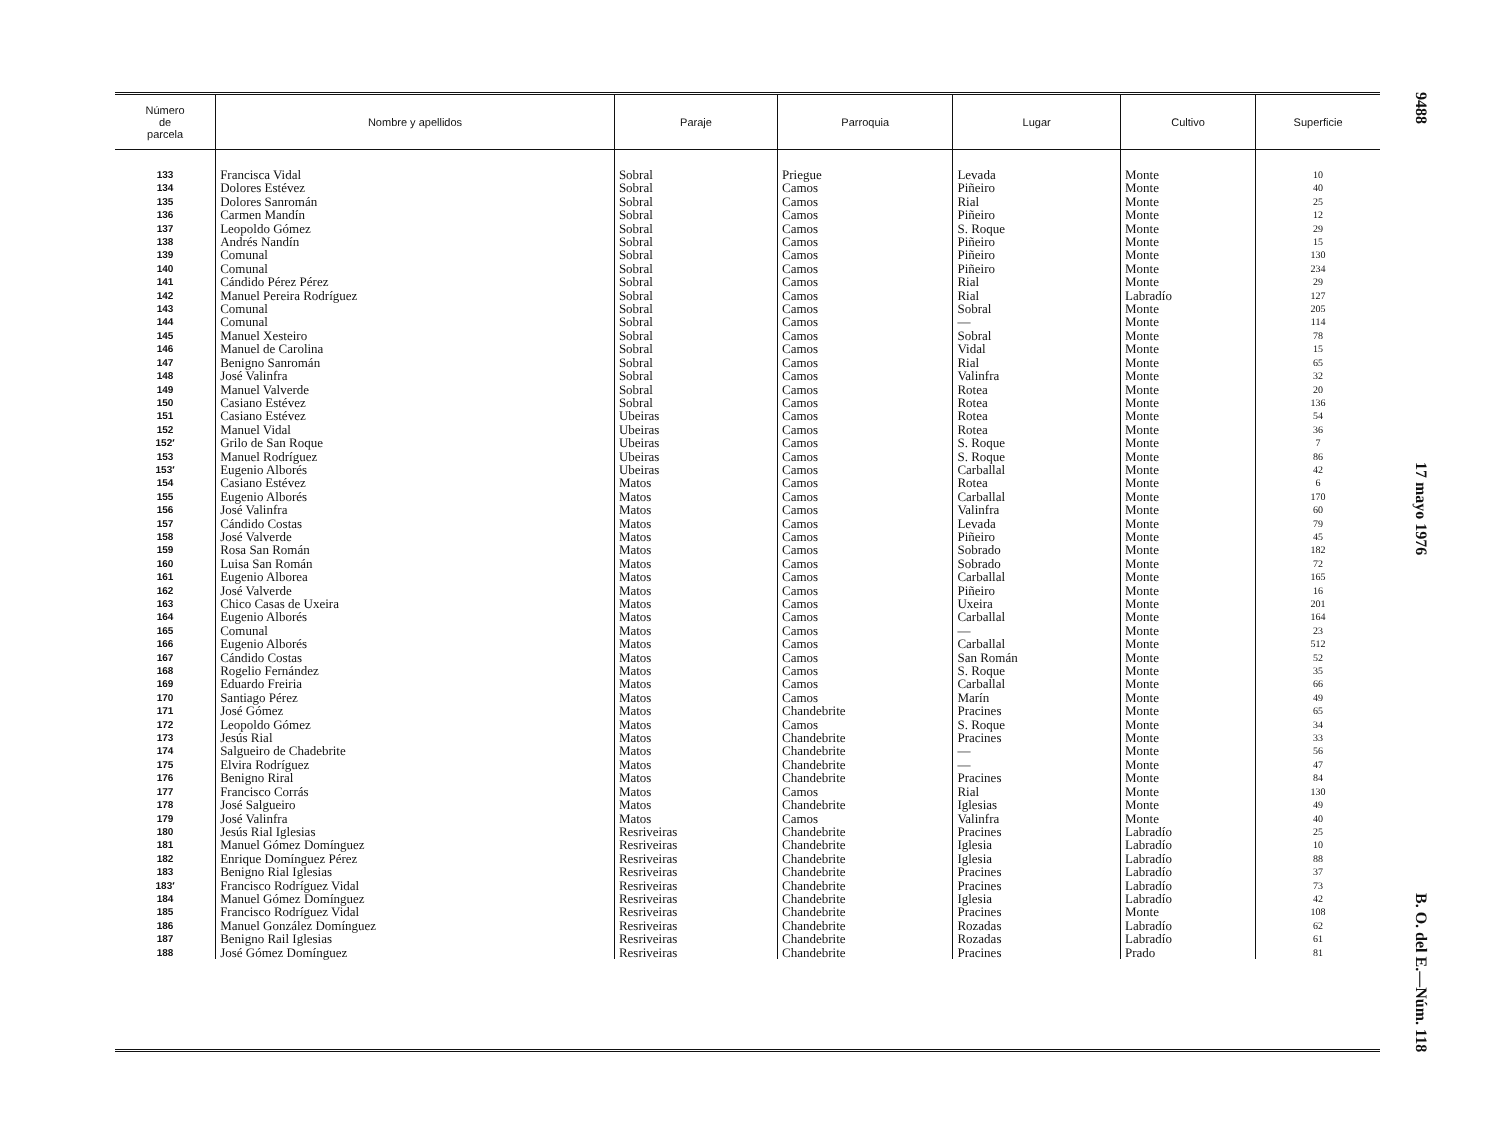| Número de parcela | Nombre y apellidos | Paraje | Parroquia | Lugar | Cultivo | Superficie |
| --- | --- | --- | --- | --- | --- | --- |
| 133 | Francisca Vidal | Sobral | Priegue | Levada | Monte | 10 |
| 134 | Dolores Estévez | Sobral | Camos | Piñeiro | Monte | 40 |
| 135 | Dolores Sanromán | Sobral | Camos | Rial | Monte | 25 |
| 136 | Carmen Mandín | Sobral | Camos | Piñeiro | Monte | 12 |
| 137 | Leopoldo Gómez | Sobral | Camos | S. Roque | Monte | 29 |
| 138 | Andrés Nandín | Sobral | Camos | Piñeiro | Monte | 15 |
| 139 | Comunal | Sobral | Camos | Piñeiro | Monte | 130 |
| 140 | Comunal | Sobral | Camos | Piñeiro | Monte | 234 |
| 141 | Cándido Pérez Pérez | Sobral | Camos | Rial | Monte | 29 |
| 142 | Manuel Pereira Rodríguez | Sobral | Camos | Rial | Labradío | 127 |
| 143 | Comunal | Sobral | Camos | Sobral | Monte | 205 |
| 144 | Comunal | Sobral | Camos | — | Monte | 114 |
| 145 | Manuel Xesteiro | Sobral | Camos | Sobral | Monte | 78 |
| 146 | Manuel de Carolina | Sobral | Camos | Vidal | Monte | 15 |
| 147 | Benigno Sanromán | Sobral | Camos | Rial | Monte | 65 |
| 148 | José Valinfra | Sobral | Camos | Valinfra | Monte | 32 |
| 149 | Manuel Valverde | Sobral | Camos | Rotea | Monte | 20 |
| 150 | Casiano Estévez | Sobral | Camos | Rotea | Monte | 136 |
| 151 | Casiano Estévez | Ubeiras | Camos | Rotea | Monte | 54 |
| 152 | Manuel Vidal | Ubeiras | Camos | Rotea | Monte | 36 |
| 152′ | Grilo de San Roque | Ubeiras | Camos | S. Roque | Monte | 7 |
| 153 | Manuel Rodríguez | Ubeiras | Camos | S. Roque | Monte | 86 |
| 153′ | Eugenio Alborés | Ubeiras | Camos | Carballal | Monte | 42 |
| 154 | Casiano Estévez | Matos | Camos | Rotea | Monte | 6 |
| 155 | Eugenio Alborés | Matos | Camos | Carballal | Monte | 170 |
| 156 | José Valinfra | Matos | Camos | Valinfra | Monte | 60 |
| 157 | Cándido Costas | Matos | Camos | Levada | Monte | 79 |
| 158 | José Valverde | Matos | Camos | Piñeiro | Monte | 45 |
| 159 | Rosa San Román | Matos | Camos | Sobrado | Monte | 182 |
| 160 | Luisa San Román | Matos | Camos | Sobrado | Monte | 72 |
| 161 | Eugenio Alborea | Matos | Camos | Carballal | Monte | 165 |
| 162 | José Valverde | Matos | Camos | Piñeiro | Monte | 16 |
| 163 | Chico Casas de Uxeira | Matos | Camos | Uxeira | Monte | 201 |
| 164 | Eugenio Alborés | Matos | Camos | Carballal | Monte | 164 |
| 165 | Comunal | Matos | Camos | — | Monte | 23 |
| 166 | Eugenio Alborés | Matos | Camos | Carballal | Monte | 512 |
| 167 | Cándido Costas | Matos | Camos | San Román | Monte | 52 |
| 168 | Rogelio Fernández | Matos | Camos | S. Roque | Monte | 35 |
| 169 | Eduardo Freiria | Matos | Camos | Carballal | Monte | 66 |
| 170 | Santiago Pérez | Matos | Camos | Marín | Monte | 49 |
| 171 | José Gómez | Matos | Chandebrite | Pracines | Monte | 65 |
| 172 | Leopoldo Gómez | Matos | Camos | S. Roque | Monte | 34 |
| 173 | Jesús Rial | Matos | Chandebrite | Pracines | Monte | 33 |
| 174 | Salgueiro de Chadebrite | Matos | Chandebrite | — | Monte | 56 |
| 175 | Elvira Rodríguez | Matos | Chandebrite | — | Monte | 47 |
| 176 | Benigno Riral | Matos | Chandebrite | Pracines | Monte | 84 |
| 177 | Francisco Corrás | Matos | Camos | Rial | Monte | 130 |
| 178 | José Salgueiro | Matos | Chandebrite | Iglesias | Monte | 49 |
| 179 | José Valinfra | Matos | Camos | Valinfra | Monte | 40 |
| 180 | Jesús Rial Iglesias | Resriveiras | Chandebrite | Pracines | Labradío | 25 |
| 181 | Manuel Gómez Domínguez | Resriveiras | Chandebrite | Iglesia | Labradío | 10 |
| 182 | Enrique Domínguez Pérez | Resriveiras | Chandebrite | Iglesia | Labradío | 88 |
| 183 | Benigno Rial Iglesias | Resriveiras | Chandebrite | Pracines | Labradío | 37 |
| 183′ | Francisco Rodríguez Vidal | Resriveiras | Chandebrite | Pracines | Labradío | 73 |
| 184 | Manuel Gómez Domínguez | Resriveiras | Chandebrite | Iglesia | Labradío | 42 |
| 185 | Francisco Rodríguez Vidal | Resriveiras | Chandebrite | Pracines | Monte | 108 |
| 186 | Manuel González Domínguez | Resriveiras | Chandebrite | Rozadas | Labradío | 62 |
| 187 | Benigno Rail Iglesias | Resriveiras | Chandebrite | Rozadas | Labradío | 61 |
| 188 | José Gómez Domínguez | Resriveiras | Chandebrite | Pracines | Prado | 81 |
9488 17 mayo 1976 B. O. del E.—Núm. 118